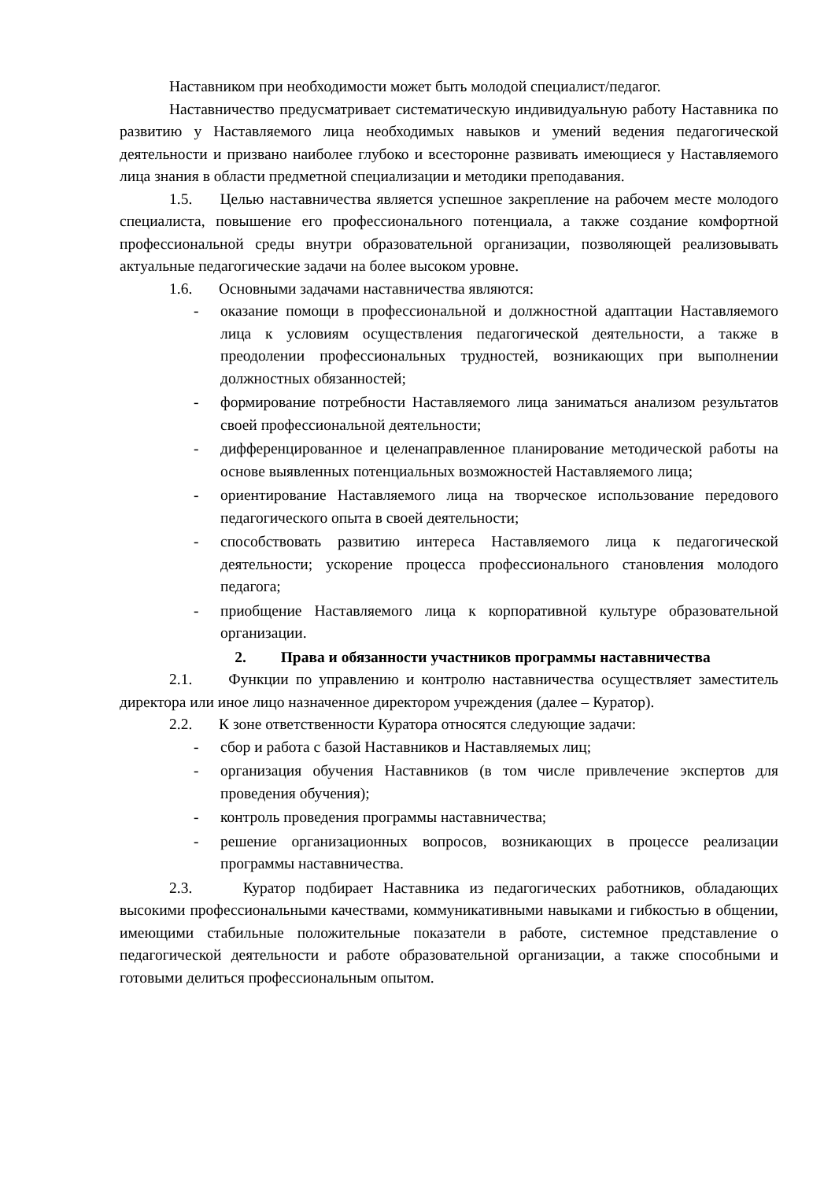Наставником при необходимости может быть молодой специалист/педагог.
Наставничество предусматривает систематическую индивидуальную работу Наставника по развитию у Наставляемого лица необходимых навыков и умений ведения педагогической деятельности и призвано наиболее глубоко и всесторонне развивать имеющиеся у Наставляемого лица знания в области предметной специализации и методики преподавания.
1.5. Целью наставничества является успешное закрепление на рабочем месте молодого специалиста, повышение его профессионального потенциала, а также создание комфортной профессиональной среды внутри образовательной организации, позволяющей реализовывать актуальные педагогические задачи на более высоком уровне.
1.6. Основными задачами наставничества являются:
- оказание помощи в профессиональной и должностной адаптации Наставляемого лица к условиям осуществления педагогической деятельности, а также в преодолении профессиональных трудностей, возникающих при выполнении должностных обязанностей;
- формирование потребности Наставляемого лица заниматься анализом результатов своей профессиональной деятельности;
- дифференцированное и целенаправленное планирование методической работы на основе выявленных потенциальных возможностей Наставляемого лица;
- ориентирование Наставляемого лица на творческое использование передового педагогического опыта в своей деятельности;
- способствовать развитию интереса Наставляемого лица к педагогической деятельности; ускорение процесса профессионального становления молодого педагога;
- приобщение Наставляемого лица к корпоративной культуре образовательной организации.
2. Права и обязанности участников программы наставничества
2.1. Функции по управлению и контролю наставничества осуществляет заместитель директора или иное лицо назначенное директором учреждения (далее – Куратор).
2.2. К зоне ответственности Куратора относятся следующие задачи:
- сбор и работа с базой Наставников и Наставляемых лиц;
- организация обучения Наставников (в том числе привлечение экспертов для проведения обучения);
- контроль проведения программы наставничества;
- решение организационных вопросов, возникающих в процессе реализации программы наставничества.
2.3. Куратор подбирает Наставника из педагогических работников, обладающих высокими профессиональными качествами, коммуникативными навыками и гибкостью в общении, имеющими стабильные положительные показатели в работе, системное представление о педагогической деятельности и работе образовательной организации, а также способными и готовыми делиться профессиональным опытом.